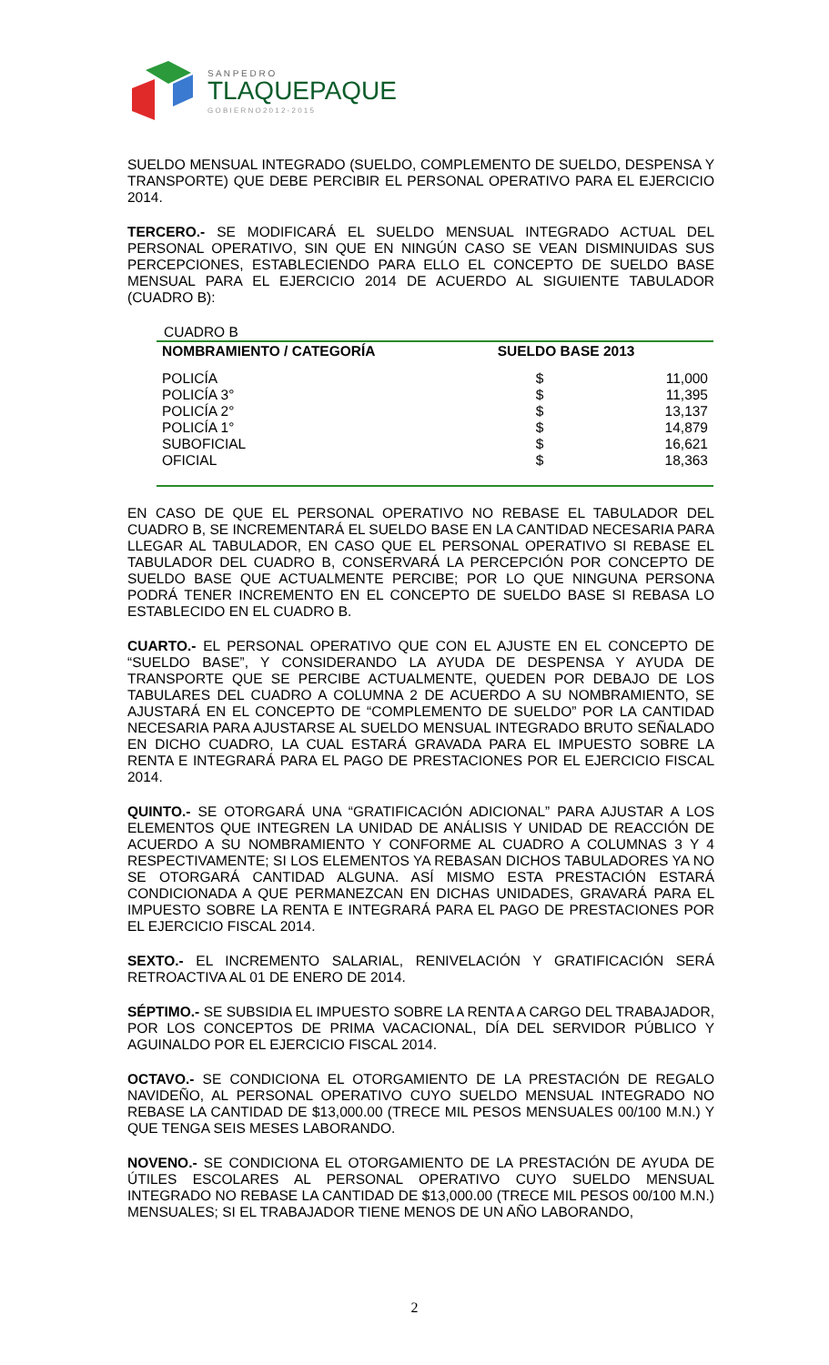S A N P E D R O
TLAQUEPAQUE
G O B I E R N O 2 0 1 2 - 2 0 1 5
SUELDO MENSUAL INTEGRADO (SUELDO, COMPLEMENTO DE SUELDO, DESPENSA Y TRANSPORTE) QUE DEBE PERCIBIR EL PERSONAL OPERATIVO PARA EL EJERCICIO 2014.
TERCERO.- SE MODIFICARÁ EL SUELDO MENSUAL INTEGRADO ACTUAL DEL PERSONAL OPERATIVO, SIN QUE EN NINGÚN CASO SE VEAN DISMINUIDAS SUS PERCEPCIONES, ESTABLECIENDO PARA ELLO EL CONCEPTO DE SUELDO BASE MENSUAL PARA EL EJERCICIO 2014 DE ACUERDO AL SIGUIENTE TABULADOR (CUADRO B):
CUADRO B
| NOMBRAMIENTO / CATEGORÍA | SUELDO BASE 2013 | |
| --- | --- | --- |
| POLICÍA | $ | 11,000 |
| POLICÍA 3° | $ | 11,395 |
| POLICÍA 2° | $ | 13,137 |
| POLICÍA 1° | $ | 14,879 |
| SUBOFICIAL | $ | 16,621 |
| OFICIAL | $ | 18,363 |
EN CASO DE QUE EL PERSONAL OPERATIVO NO REBASE EL TABULADOR DEL CUADRO B, SE INCREMENTARÁ EL SUELDO BASE EN LA CANTIDAD NECESARIA PARA LLEGAR AL TABULADOR, EN CASO QUE EL PERSONAL OPERATIVO SI REBASE EL TABULADOR DEL CUADRO B, CONSERVARÁ LA PERCEPCIÓN POR CONCEPTO DE SUELDO BASE QUE ACTUALMENTE PERCIBE; POR LO QUE NINGUNA PERSONA PODRÁ TENER INCREMENTO EN EL CONCEPTO DE SUELDO BASE SI REBASA LO ESTABLECIDO EN EL CUADRO B.
CUARTO.- EL PERSONAL OPERATIVO QUE CON EL AJUSTE EN EL CONCEPTO DE “SUELDO BASE”, Y CONSIDERANDO LA AYUDA DE DESPENSA Y AYUDA DE TRANSPORTE QUE SE PERCIBE ACTUALMENTE, QUEDEN POR DEBAJO DE LOS TABULARES DEL CUADRO A COLUMNA 2 DE ACUERDO A SU NOMBRAMIENTO, SE AJUSTARÁ EN EL CONCEPTO DE “COMPLEMENTO DE SUELDO” POR LA CANTIDAD NECESARIA PARA AJUSTARSE AL SUELDO MENSUAL INTEGRADO BRUTO SEÑALADO EN DICHO CUADRO, LA CUAL ESTARÁ GRAVADA PARA EL IMPUESTO SOBRE LA RENTA E INTEGRARÁ PARA EL PAGO DE PRESTACIONES POR EL EJERCICIO FISCAL 2014.
QUINTO.- SE OTORGARÁ UNA “GRATIFICACIÓN ADICIONAL” PARA AJUSTAR A LOS ELEMENTOS QUE INTEGREN LA UNIDAD DE ANÁLISIS Y UNIDAD DE REACCIÓN DE ACUERDO A SU NOMBRAMIENTO Y CONFORME AL CUADRO A COLUMNAS 3 Y 4 RESPECTIVAMENTE; SI LOS ELEMENTOS YA REBASAN DICHOS TABULADORES YA NO SE OTORGARÁ CANTIDAD ALGUNA. ASÍ MISMO ESTA PRESTACIÓN ESTARÁ CONDICIONADA A QUE PERMANEZCAN EN DICHAS UNIDADES, GRAVARÁ PARA EL IMPUESTO SOBRE LA RENTA E INTEGRARÁ PARA EL PAGO DE PRESTACIONES POR EL EJERCICIO FISCAL 2014.
SEXTO.- EL INCREMENTO SALARIAL, RENIVELACIÓN Y GRATIFICACIÓN SERÁ RETROACTIVA AL 01 DE ENERO DE 2014.
SÉPTIMO.- SE SUBSIDIA EL IMPUESTO SOBRE LA RENTA A CARGO DEL TRABAJADOR, POR LOS CONCEPTOS DE PRIMA VACACIONAL, DÍA DEL SERVIDOR PÚBLICO Y AGUINALDO POR EL EJERCICIO FISCAL 2014.
OCTAVO.- SE CONDICIONA EL OTORGAMIENTO DE LA PRESTACIÓN DE REGALO NAVIDEÑO, AL PERSONAL OPERATIVO CUYO SUELDO MENSUAL INTEGRADO NO REBASE LA CANTIDAD DE $13,000.00 (TRECE MIL PESOS MENSUALES 00/100 M.N.) Y QUE TENGA SEIS MESES LABORANDO.
NOVENO.- SE CONDICIONA EL OTORGAMIENTO DE LA PRESTACIÓN DE AYUDA DE ÚTILES ESCOLARES AL PERSONAL OPERATIVO CUYO SUELDO MENSUAL INTEGRADO NO REBASE LA CANTIDAD DE $13,000.00 (TRECE MIL PESOS 00/100 M.N.) MENSUALES; SI EL TRABAJADOR TIENE MENOS DE UN AÑO LABORANDO,
2